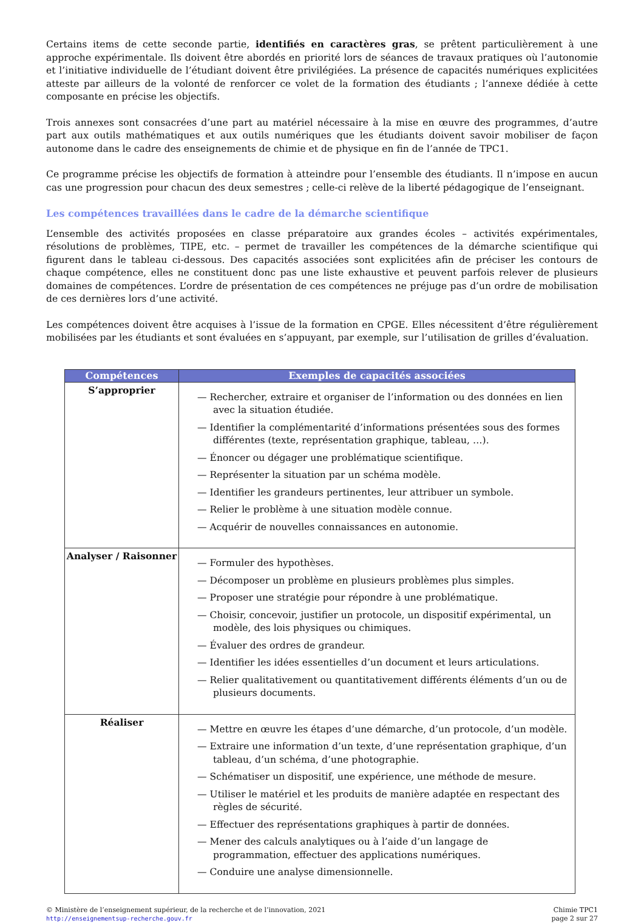Certains items de cette seconde partie, identifiés en caractères gras, se prêtent particulièrement à une approche expérimentale. Ils doivent être abordés en priorité lors de séances de travaux pratiques où l’autonomie et l’initiative individuelle de l’étudiant doivent être privilégiées. La présence de capacités numériques explicitées atteste par ailleurs de la volonté de renforcer ce volet de la formation des étudiants ; l’annexe dédiée à cette composante en précise les objectifs.
Trois annexes sont consacrées d’une part au matériel nécessaire à la mise en œuvre des programmes, d’autre part aux outils mathématiques et aux outils numériques que les étudiants doivent savoir mobiliser de façon autonome dans le cadre des enseignements de chimie et de physique en fin de l’année de TPC1.
Ce programme précise les objectifs de formation à atteindre pour l’ensemble des étudiants. Il n’impose en aucun cas une progression pour chacun des deux semestres ; celle-ci relève de la liberté pédagogique de l’enseignant.
Les compétences travaillées dans le cadre de la démarche scientifique
L’ensemble des activités proposées en classe préparatoire aux grandes écoles – activités expérimentales, résolutions de problèmes, TIPE, etc. – permet de travailler les compétences de la démarche scientifique qui figurent dans le tableau ci-dessous. Des capacités associées sont explicitées afin de préciser les contours de chaque compétence, elles ne constituent donc pas une liste exhaustive et peuvent parfois relever de plusieurs domaines de compétences. L’ordre de présentation de ces compétences ne préjuge pas d’un ordre de mobilisation de ces dernières lors d’une activité.
Les compétences doivent être acquises à l’issue de la formation en CPGE. Elles nécessitent d’être régulièrement mobilisées par les étudiants et sont évaluées en s’appuyant, par exemple, sur l’utilisation de grilles d’évaluation.
| Compétences | Exemples de capacités associées |
| --- | --- |
| S’approprier | — Rechercher, extraire et organiser de l’information ou des données en lien avec la situation étudiée. — Identifier la complémentarité d’informations présentées sous des formes différentes (texte, représentation graphique, tableau, …). — Énoncer ou dégager une problématique scientifique. — Représenter la situation par un schéma modèle. — Identifier les grandeurs pertinentes, leur attribuer un symbole. — Relier le problème à une situation modèle connue. — Acquérir de nouvelles connaissances en autonomie. |
| Analyser / Raisonner | — Formuler des hypothèses. — Décomposer un problème en plusieurs problèmes plus simples. — Proposer une stratégie pour répondre à une problématique. — Choisir, concevoir, justifier un protocole, un dispositif expérimental, un modèle, des lois physiques ou chimiques. — Évaluer des ordres de grandeur. — Identifier les idées essentielles d’un document et leurs articulations. — Relier qualitativement ou quantitativement différents éléments d’un ou de plusieurs documents. |
| Réaliser | — Mettre en œuvre les étapes d’une démarche, d’un protocole, d’un modèle. — Extraire une information d’un texte, d’une représentation graphique, d’un tableau, d’un schéma, d’une photographie. — Schématiser un dispositif, une expérience, une méthode de mesure. — Utiliser le matériel et les produits de manière adaptée en respectant des règles de sécurité. — Effectuer des représentations graphiques à partir de données. — Mener des calculs analytiques ou à l’aide d’un langage de programmation, effectuer des applications numériques. — Conduire une analyse dimensionnelle. |
© Ministère de l’enseignement supérieur, de la recherche et de l’innovation, 2021
http://enseignementsup-recherche.gouv.fr
Chimie TPC1
page 2 sur 27